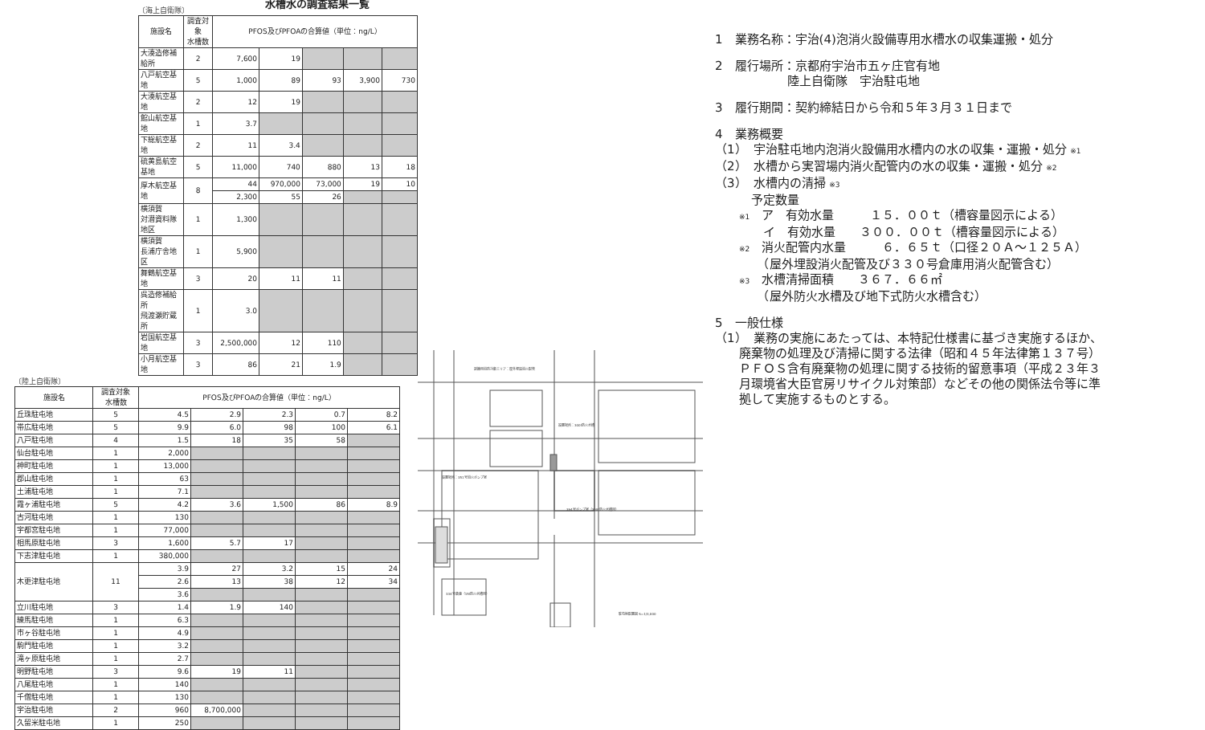水槽水の調査結果一覧
〔海上自衛隊〕
| 施設名 | 調査対象 水槽数 | PFOS及びPFOAの合算値（単位：ng/L） | | | | |
| --- | --- | --- | --- | --- | --- | --- |
| 大湊造修補給所 | 2 | 7,600 | 19 | | | |
| 八戸航空基地 | 5 | 1,000 | 89 | 93 | 3,900 | 730 |
| 大湊航空基地 | 2 | 12 | 19 | | | |
| 館山航空基地 | 1 | 3.7 | | | | |
| 下総航空基地 | 2 | 11 | 3.4 | | | |
| 硫黄島航空基地 | 5 | 11,000 | 740 | 880 | 13 | 18 |
| 厚木航空基地 | 8 | 44 | 970,000 | 73,000 | 19 | 10 |
| | | 2,300 | 55 | 26 | | |
| 横須賀 対潜資料隊地区 | 1 | 1,300 | | | | |
| 横須賀 長浦庁舎地区 | 1 | 5,900 | | | | |
| 舞鶴航空基地 | 3 | 20 | 11 | 11 | | |
| 呉造修補給所 飛渡瀬貯蔵所 | 1 | 3.0 | | | | |
| 岩国航空基地 | 3 | 2,500,000 | 12 | 110 | | |
| 小月航空基地 | 3 | 86 | 21 | 1.9 | | |
〔陸上自衛隊〕
| 施設名 | 調査対象 水槽数 | PFOS及びPFOAの合算値（単位：ng/L） | | | | |
| --- | --- | --- | --- | --- | --- | --- |
| 丘珠駐屯地 | 5 | 4.5 | 2.9 | 2.3 | 0.7 | 8.2 |
| 帯広駐屯地 | 5 | 9.9 | 6.0 | 98 | 100 | 6.1 |
| 八戸駐屯地 | 4 | 1.5 | 18 | 35 | 58 | |
| 仙台駐屯地 | 1 | 2,000 | | | | |
| 神町駐屯地 | 1 | 13,000 | | | | |
| 郡山駐屯地 | 1 | 63 | | | | |
| 土浦駐屯地 | 1 | 7.1 | | | | |
| 霞ヶ浦駐屯地 | 5 | 4.2 | 3.6 | 1,500 | 86 | 8.9 |
| 古河駐屯地 | 1 | 130 | | | | |
| 宇都宮駐屯地 | 1 | 77,000 | | | | |
| 相馬原駐屯地 | 3 | 1,600 | 5.7 | 17 | | |
| 下志津駐屯地 | 1 | 380,000 | | | | |
| 木更津駐屯地 | 11 | 3.9 | 27 | 3.2 | 15 | 24 |
| | | 2.6 | 13 | 38 | 12 | 34 |
| | | 3.6 | | | | |
| 立川駐屯地 | 3 | 1.4 | 1.9 | 140 | | |
| 練馬駐屯地 | 1 | 6.3 | | | | |
| 市ヶ谷駐屯地 | 1 | 4.9 | | | | |
| 駒門駐屯地 | 1 | 3.2 | | | | |
| 滝ヶ原駐屯地 | 1 | 2.7 | | | | |
| 明野駐屯地 | 3 | 9.6 | 19 | 11 | | |
| 八尾駐屯地 | 1 | 140 | | | | |
| 千僧駐屯地 | 1 | 130 | | | | |
| 宇治駐屯地 | 2 | 960 | 8,700,000 | | | |
| 久留米駐屯地 | 1 | 250 | | | | |
訓練用消防対象エリア：屋外埋設消火配管
設置場所：300t防火水槽
設置場所：351号消火ポンプ室
394号ポンプ室（300t防火水槽用）
334号倉庫（15t防火水槽用）
駐屯地配置図 S=1/3,000
1　業務名称：宇治(4)泡消火設備専用水槽水の収集運搬・処分
2　履行場所：京都府宇治市五ヶ庄官有地
　　　　　　陸上自衛隊　宇治駐屯地
3　履行期間：契約締結日から令和５年３月３１日まで
4　業務概要
（1）　宇治駐屯地内泡消火設備用水槽内の水の収集・運搬・処分 ※1
（2）　水槽から実習場内消火配管内の水の収集・運搬・処分 ※2
（3）　水槽内の清掃 ※3
　　　予定数量
　　※1　ア　有効水量　　　１５．００ｔ（槽容量図示による）
　　　　イ　有効水量　　３００．００ｔ（槽容量図示による）
　　※2　消火配管内水量　　　６．６５ｔ（口径２０Ａ～１２５Ａ）
　　　　（屋外埋設消火配管及び３３０号倉庫用消火配管含む）
　　※3　水槽清掃面積　　３６７．６６㎡
　　　　（屋外防火水槽及び地下式防火水槽含む）
5　一般仕様
（1）　業務の実施にあたっては、本特記仕様書に基づき実施するほか、
　　廃棄物の処理及び清掃に関する法律（昭和４５年法律第１３７号）
　　ＰＦＯＳ含有廃棄物の処理に関する技術的留意事項（平成２３年３
　　月環境省大臣官房リサイクル対策部）などその他の関係法令等に準
　　拠して実施するものとする。